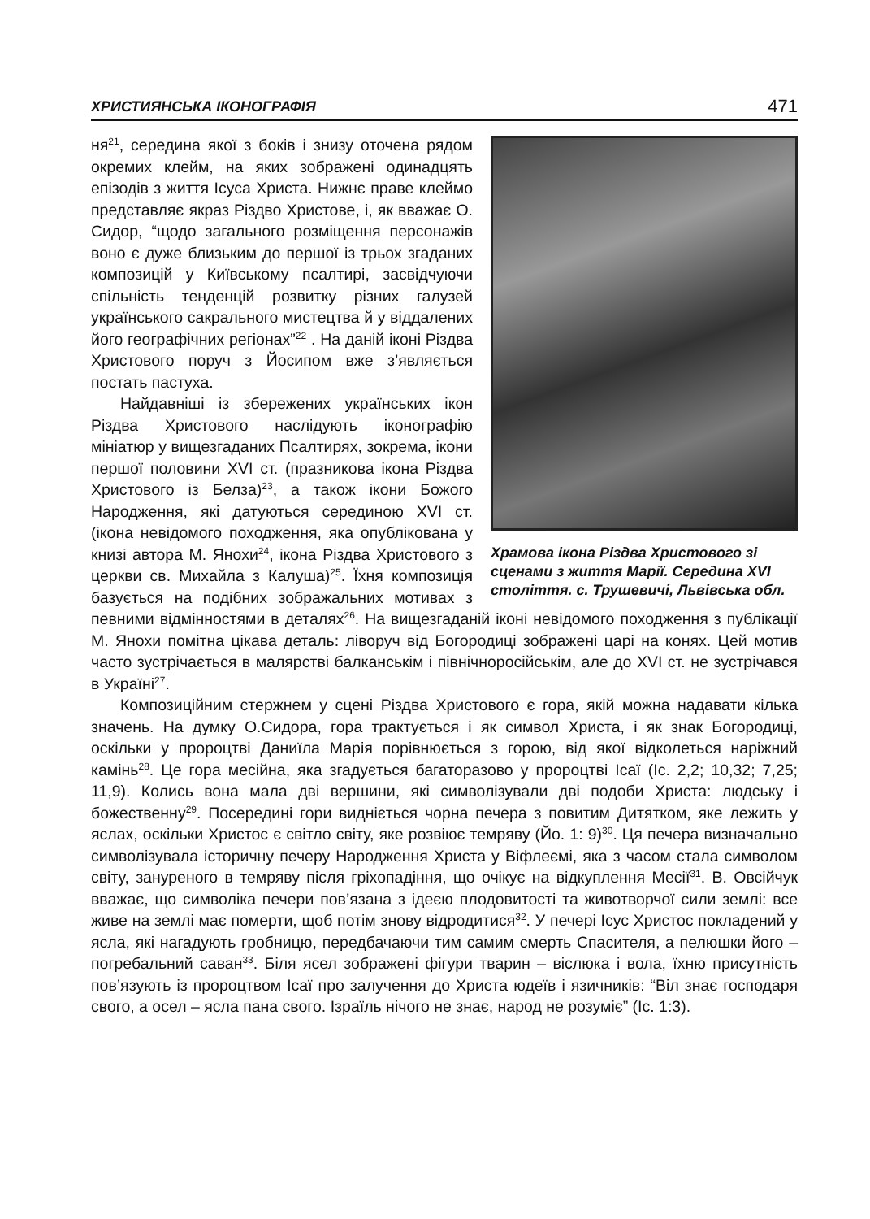ХРИСТИЯНСЬКА ІКОНОГРАФІЯ 471
Храмова ікона Різдва Христового зі сценами з життя Марії. Середина XVI століття. с. Трушевичі, Львівська обл.
ня<sup>21</sup>, середина якої з боків і знизу оточена рядом окремих клейм, на яких зображені одинадцять епізодів з життя Ісуса Христа. Нижнє праве клеймо представляє якраз Різдво Христове, і, як вважає О. Сидор, “щодо загального розміщення персонажів воно є дуже близьким до першої із трьох згаданих композицій у Київському псалтирі, засвідчуючи спільність тенденцій розвитку різних галузей українського сакрального мистецтва й у віддалених його географічних регіонах”<sup>22</sup> . На даній іконі Різдва Христового поруч з Йосипом вже з’являється постать пастуха.
Найдавніші із збережених українських ікон Різдва Христового наслідують іконографію мініатюр у вищезгаданих Псалтирях, зокрема, ікони першої половини XVI ст. (празникова ікона Різдва Христового із Белза)<sup>23</sup>, а також ікони Божого Народження, які датуються серединою XVI ст. (ікона невідомого походження, яка опублікована у книзі автора М. Янохи<sup>24</sup>, ікона Різдва Христового з церкви св. Михайла з Калуша)<sup>25</sup>. Їхня композиція базується на подібних зображальних мотивах з певними відмінностями в деталях<sup>26</sup>. На вищезгаданій іконі невідомого походження з публікації М. Янохи помітна цікава деталь: ліворуч від Богородиці зображені царі на конях. Цей мотив часто зустрічається в малярстві балканськім і північноросійськім, але до XVI ст. не зустрічався в Україні<sup>27</sup>.
Композиційним стержнем у сцені Різдва Христового є гора, якій можна надавати кілька значень. На думку О.Сидора, гора трактується і як символ Христа, і як знак Богородиці, оскільки у пророцтві Даниїла Марія порівнюється з горою, від якої відколеться наріжний камінь<sup>28</sup>. Це гора месійна, яка згадується багаторазово у пророцтві Ісаї (Іс. 2,2; 10,32; 7,25; 11,9). Колись вона мала дві вершини, які символізували дві подоби Христа: людську і божественну<sup>29</sup>. Посередині гори видніється чорна печера з повитим Дитятком, яке лежить у яслах, оскільки Христос є світло світу, яке розвіює темряву (Йо. 1: 9)<sup>30</sup>. Ця печера визначально символізувала історичну печеру Народження Христа у Віфлеємі, яка з часом стала символом світу, зануреного в темряву після гріхопадіння, що очікує на відкуплення Месії<sup>31</sup>. В. Овсійчук вважає, що символіка печери пов’язана з ідеєю плодовитості та животворчої сили землі: все живе на землі має померти, щоб потім знову відродитися<sup>32</sup>. У печері Ісус Христос покладений у ясла, які нагадують гробницю, передбачаючи тим самим смерть Спасителя, а пелюшки його – погребальний саван<sup>33</sup>. Біля ясел зображені фігури тварин – віслюка і вола, їхню присутність пов’язують із пророцтвом Ісаї про залучення до Христа юдеїв і язичників: “Віл знає господаря свого, а осел – ясла пана свого. Ізраїль нічого не знає, народ не розуміє” (Іс. 1:3).